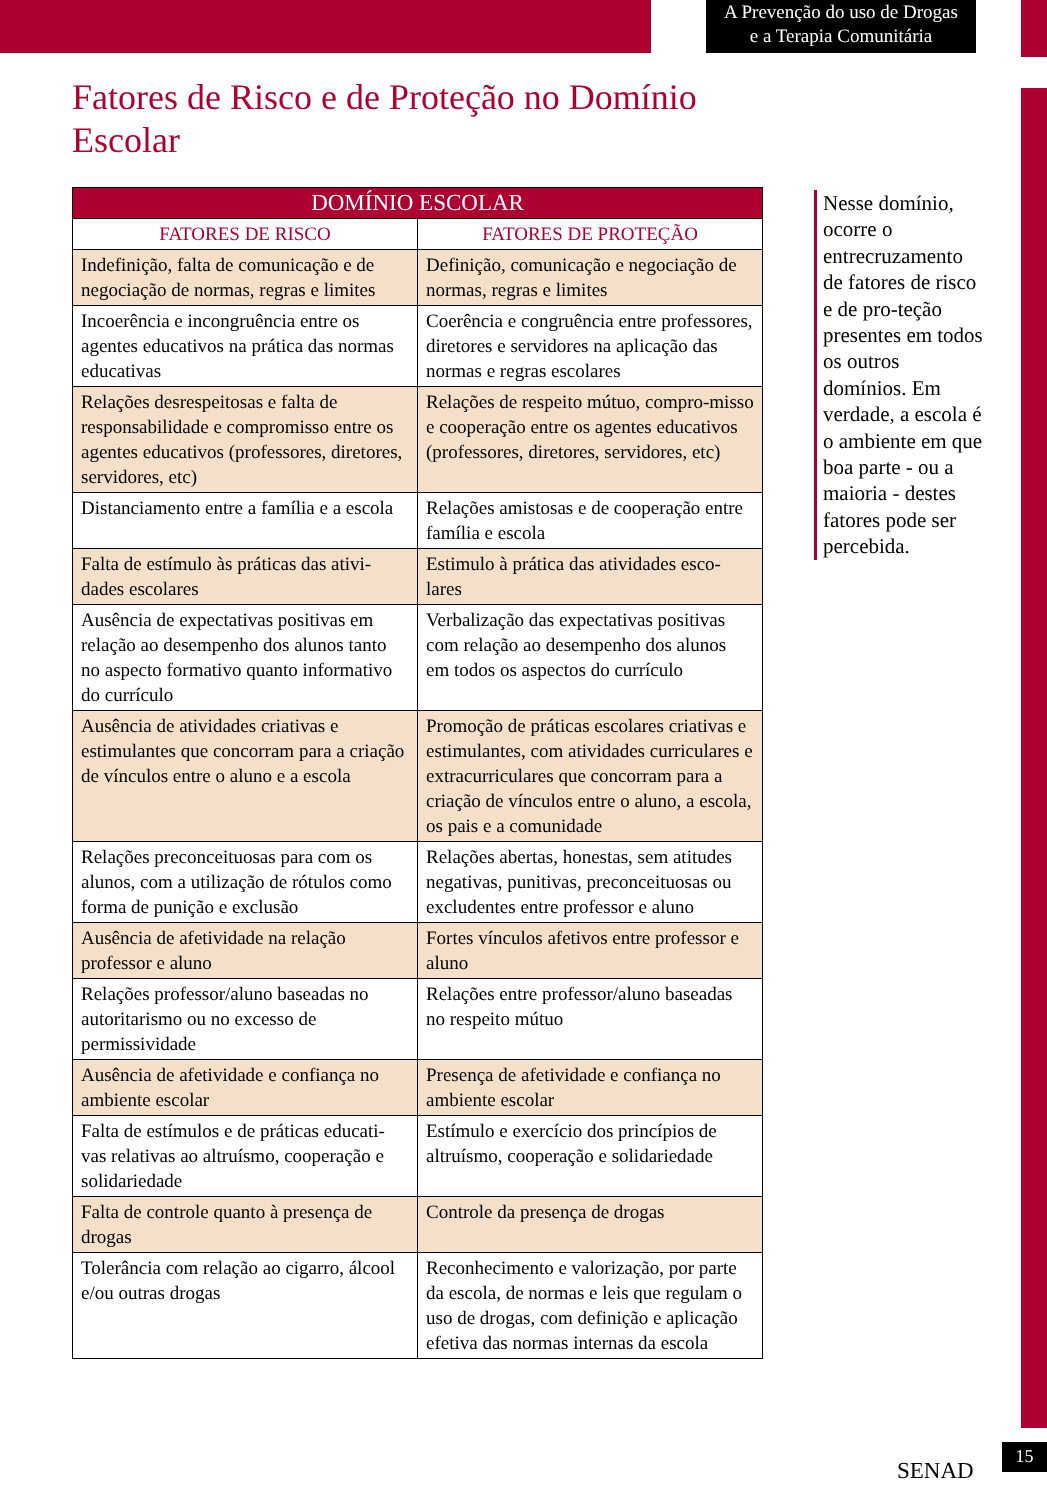A Prevenção do uso de Drogas
e a Terapia Comunitária
Fatores de Risco e de Proteção no Domínio Escolar
| DOMÍNIO ESCOLAR | |
| --- | --- |
| FATORES DE RISCO | FATORES DE PROTEÇÃO |
| Indefinição, falta de comunicação e de negociação de normas, regras e limites | Definição, comunicação e negociação de normas, regras e limites |
| Incoerência e incongruência entre os agentes educativos na prática das normas educativas | Coerência e congruência entre professores, diretores e servidores na aplicação das normas e regras escolares |
| Relações desrespeitosas e falta de responsabilidade e compromisso entre os agentes educativos (professores, diretores, servidores, etc) | Relações de respeito mútuo, compro-misso e cooperação entre os agentes educativos (professores, diretores, servidores, etc) |
| Distanciamento entre a família e a escola | Relações amistosas e de cooperação entre família e escola |
| Falta de estímulo às práticas das ativi-dades escolares | Estimulo à prática das atividades esco-lares |
| Ausência de expectativas positivas em relação ao desempenho dos alunos tanto no aspecto formativo quanto informativo do currículo | Verbalização das expectativas positivas com relação ao desempenho dos alunos em todos os aspectos do currículo |
| Ausência de atividades criativas e estimulantes que concorram para a criação de vínculos entre o aluno e a escola | Promoção de práticas escolares criativas e estimulantes, com atividades curriculares e extracurriculares que concorram para a criação de vínculos entre o aluno, a escola, os pais e a comunidade |
| Relações preconceituosas para com os alunos, com a utilização de rótulos como forma de punição e exclusão | Relações abertas, honestas, sem atitudes negativas, punitivas, preconceituosas ou excludentes entre professor e aluno |
| Ausência de afetividade na relação professor e aluno | Fortes vínculos afetivos entre professor e aluno |
| Relações professor/aluno baseadas no autoritarismo ou no excesso de permissividade | Relações entre professor/aluno baseadas no respeito mútuo |
| Ausência de afetividade e confiança no ambiente escolar | Presença de afetividade e confiança no ambiente escolar |
| Falta de estímulos e de práticas educati-vas relativas ao altruísmo, cooperação e solidariedade | Estímulo e exercício dos princípios de altruísmo, cooperação e solidariedade |
| Falta de controle quanto à presença de drogas | Controle da presença de drogas |
| Tolerância com relação ao cigarro, álcool e/ou outras drogas | Reconhecimento e valorização, por parte da escola, de normas e leis que regulam o uso de drogas, com definição e aplicação efetiva das normas internas da escola |
Nesse domínio, ocorre o entrecruzamento de fatores de risco e de pro-teção presentes em todos os outros domínios. Em verdade, a escola é o ambiente em que boa parte - ou a maioria - destes fatores pode ser percebida.
SENAD
15